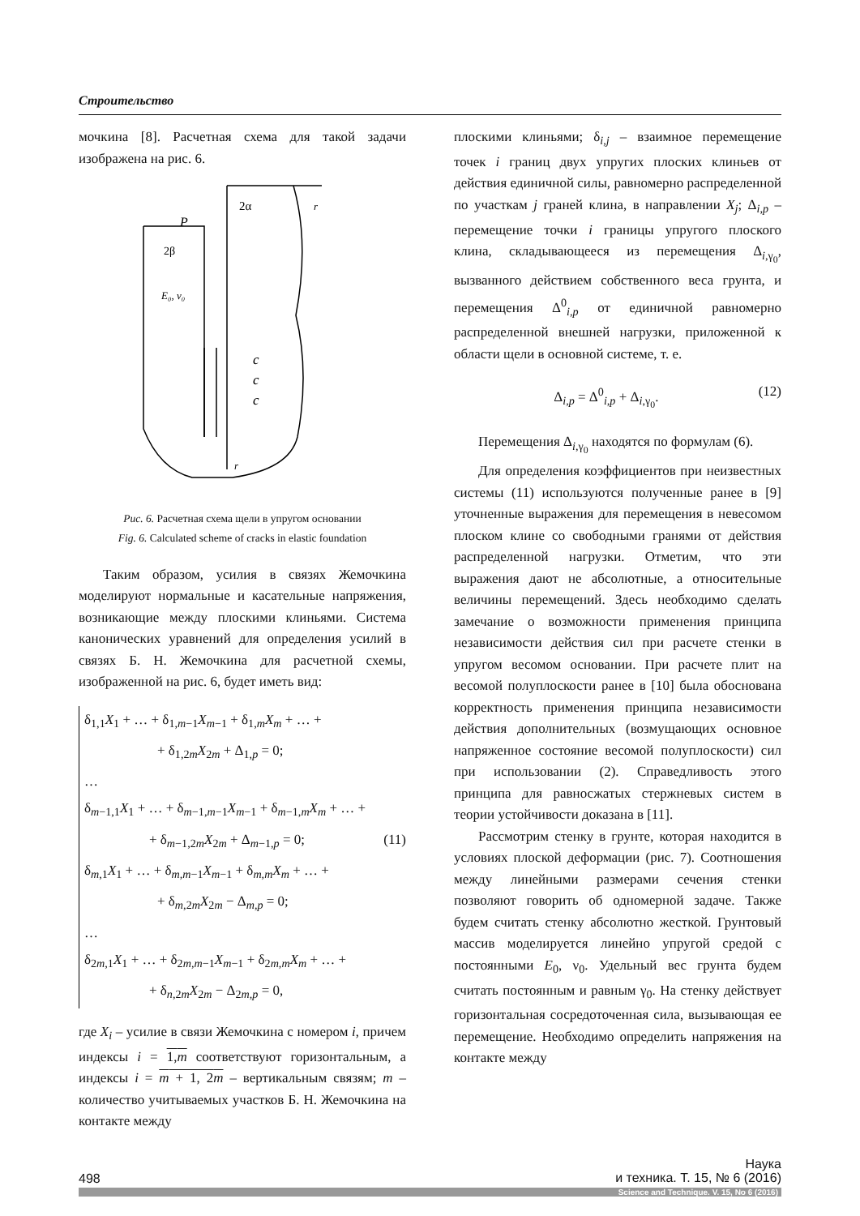Строительство
мочкина [8]. Расчетная схема для такой задачи изображена на рис. 6.
2α
r
P
2β
E₀, ν₀
c
c
c
r
Рис. 6. Расчетная схема щели в упругом основании
Fig. 6. Calculated scheme of cracks in elastic foundation
Таким образом, усилия в связях Жемочкина моделируют нормальные и касательные напряжения, возникающие между плоскими клиньями. Система канонических уравнений для определения усилий в связях Б. Н. Жемочкина для расчетной схемы, изображенной на рис. 6, будет иметь вид:
δ<sub>1,1</sub>X<sub>1</sub> + … + δ<sub>1,m−1</sub>X<sub>m−1</sub> + δ<sub>1,m</sub>X<sub>m</sub> + … +
+ δ<sub>1,2m</sub>X<sub>2m</sub> + Δ<sub>1,p</sub> = 0;
…
δ<sub>m−1,1</sub>X<sub>1</sub> + … + δ<sub>m−1,m−1</sub>X<sub>m−1</sub> + δ<sub>m−1,m</sub>X<sub>m</sub> + … +
+ δ<sub>m−1,2m</sub>X<sub>2m</sub> + Δ<sub>m−1,p</sub> = 0; (11)
δ<sub>m,1</sub>X<sub>1</sub> + … + δ<sub>m,m−1</sub>X<sub>m−1</sub> + δ<sub>m,m</sub>X<sub>m</sub> + … +
+ δ<sub>m,2m</sub>X<sub>2m</sub> − Δ<sub>m,p</sub> = 0;
…
δ<sub>2m,1</sub>X<sub>1</sub> + … + δ<sub>2m,m−1</sub>X<sub>m−1</sub> + δ<sub>2m,m</sub>X<sub>m</sub> + … +
+ δ<sub>n,2m</sub>X<sub>2m</sub> − Δ<sub>2m,p</sub> = 0,
где X<sub>i</sub> – усилие в связи Жемочкина с номером i, причем индексы i = 1,m соответствуют горизонтальным, а индексы i = m + 1, 2m – вертикальным связям; m – количество учитываемых участков Б. Н. Жемочкина на контакте между
плоскими клиньями; δ<sub>i,j</sub> – взаимное перемещение точек i границ двух упругих плоских клиньев от действия единичной силы, равномерно распределенной по участкам j граней клина, в направлении X<sub>j</sub>; Δ<sub>i,p</sub> – перемещение точки i границы упругого плоского клина, складывающееся из перемещения Δ<sub>i,γ<sub>0</sub></sub>, вызванного действием собственного веса грунта, и перемещения Δ<sup>0</sup><sub>i,p</sub> от единичной равномерно распределенной внешней нагрузки, приложенной к области щели в основной системе, т. е.
Δ<sub>i,p</sub> = Δ<sup>0</sup><sub>i,p</sub> + Δ<sub>i,γ<sub>0</sub></sub>. (12)
Перемещения Δ<sub>i,γ<sub>0</sub></sub> находятся по формулам (6).
Для определения коэффициентов при неизвестных системы (11) используются полученные ранее в [9] уточненные выражения для перемещения в невесомом плоском клине со свободными гранями от действия распределенной нагрузки. Отметим, что эти выражения дают не абсолютные, а относительные величины перемещений. Здесь необходимо сделать замечание о возможности применения принципа независимости действия сил при расчете стенки в упругом весомом основании. При расчете плит на весомой полуплоскости ранее в [10] была обоснована корректность применения принципа независимости действия дополнительных (возмущающих основное напряженное состояние весомой полуплоскости) сил при использовании (2). Справедливость этого принципа для равносжатых стержневых систем в теории устойчивости доказана в [11].
Рассмотрим стенку в грунте, которая находится в условиях плоской деформации (рис. 7). Соотношения между линейными размерами сечения стенки позволяют говорить об одномерной задаче. Также будем считать стенку абсолютно жесткой. Грунтовый массив моделируется линейно упругой средой с постоянными E<sub>0</sub>, ν<sub>0</sub>. Удельный вес грунта будем считать постоянным и равным γ<sub>0</sub>. На стенку действует горизонтальная сосредоточенная сила, вызывающая ее перемещение. Необходимо определить напряжения на контакте между
498 Наука
и техника. Т. 15, № 6 (2016)
Science and Technique. V. 15, No 6 (2016)